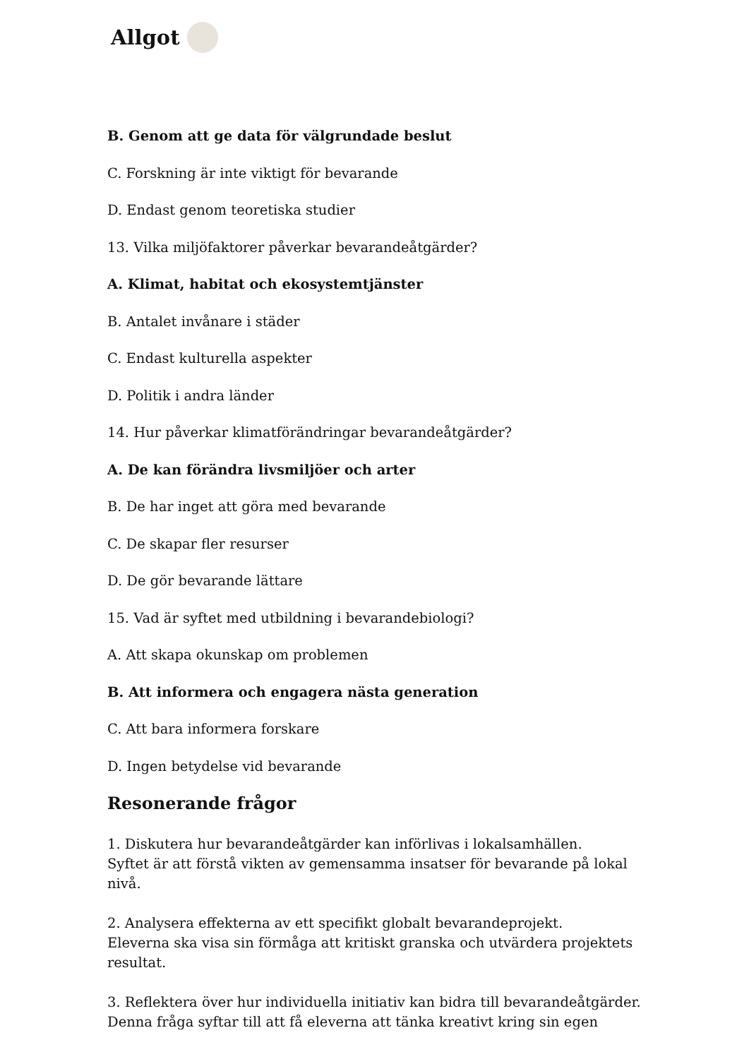Allgot
B. Genom att ge data för välgrundade beslut
C. Forskning är inte viktigt för bevarande
D. Endast genom teoretiska studier
13. Vilka miljöfaktorer påverkar bevarandeåtgärder?
A. Klimat, habitat och ekosystemtjänster
B. Antalet invånare i städer
C. Endast kulturella aspekter
D. Politik i andra länder
14. Hur påverkar klimatförändringar bevarandeåtgärder?
A. De kan förändra livsmiljöer och arter
B. De har inget att göra med bevarande
C. De skapar fler resurser
D. De gör bevarande lättare
15. Vad är syftet med utbildning i bevarandebiologi?
A. Att skapa okunskap om problemen
B. Att informera och engagera nästa generation
C. Att bara informera forskare
D. Ingen betydelse vid bevarande
Resonerande frågor
1. Diskutera hur bevarandeåtgärder kan införlivas i lokalsamhällen.
Syftet är att förstå vikten av gemensamma insatser för bevarande på lokal nivå.
2. Analysera effekterna av ett specifikt globalt bevarandeprojekt.
Eleverna ska visa sin förmåga att kritiskt granska och utvärdera projektets resultat.
3. Reflektera över hur individuella initiativ kan bidra till bevarandeåtgärder.
Denna fråga syftar till att få eleverna att tänka kreativt kring sin egen